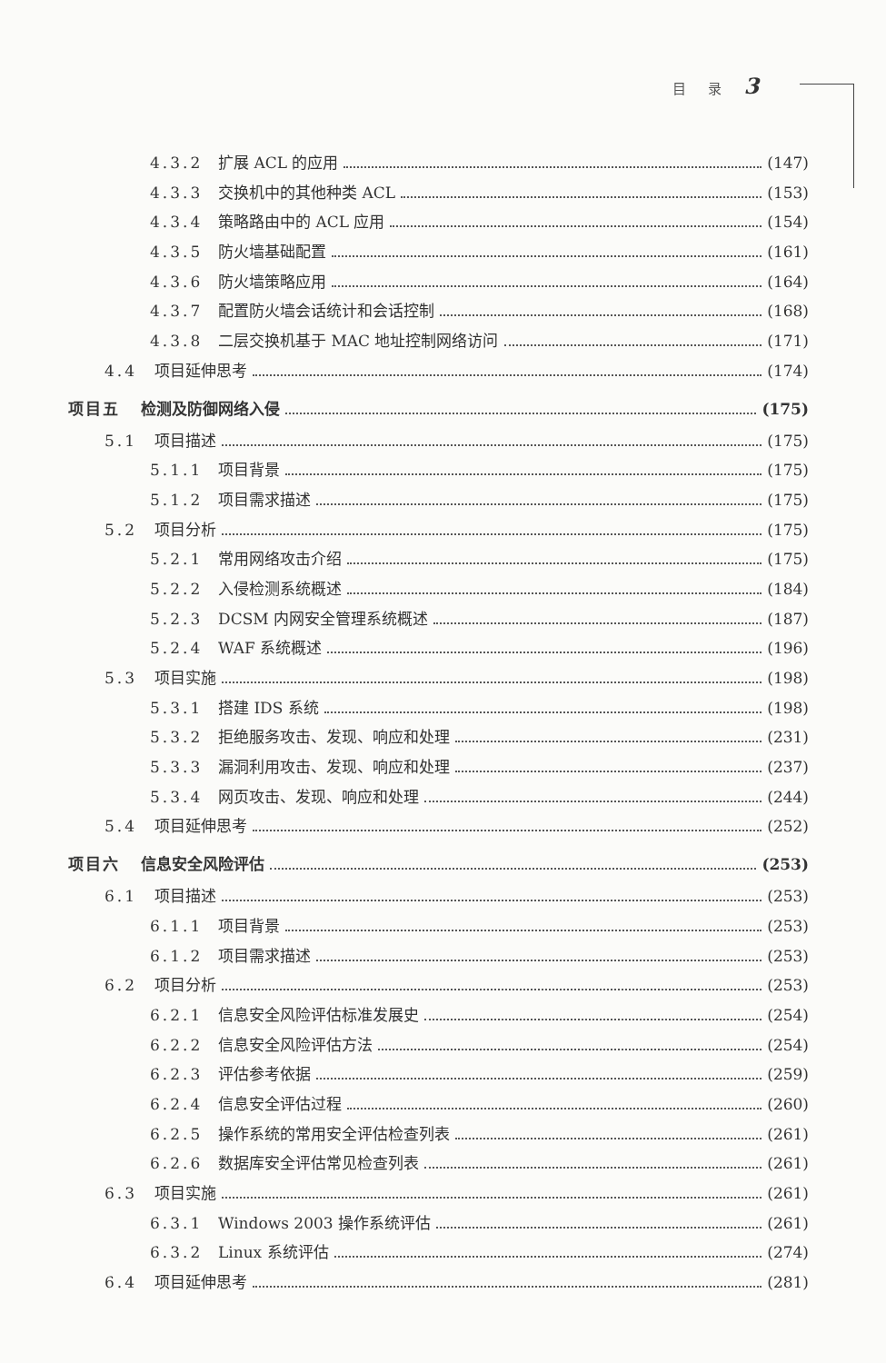目 录 3
4.3.2 扩展 ACL 的应用 (147)
4.3.3 交换机中的其他种类 ACL (153)
4.3.4 策略路由中的 ACL 应用 (154)
4.3.5 防火墙基础配置 (161)
4.3.6 防火墙策略应用 (164)
4.3.7 配置防火墙会话统计和会话控制 (168)
4.3.8 二层交换机基于 MAC 地址控制网络访问 (171)
4.4 项目延伸思考 (174)
项目五 检测及防御网络入侵 (175)
5.1 项目描述 (175)
5.1.1 项目背景 (175)
5.1.2 项目需求描述 (175)
5.2 项目分析 (175)
5.2.1 常用网络攻击介绍 (175)
5.2.2 入侵检测系统概述 (184)
5.2.3 DCSM 内网安全管理系统概述 (187)
5.2.4 WAF 系统概述 (196)
5.3 项目实施 (198)
5.3.1 搭建 IDS 系统 (198)
5.3.2 拒绝服务攻击、发现、响应和处理 (231)
5.3.3 漏洞利用攻击、发现、响应和处理 (237)
5.3.4 网页攻击、发现、响应和处理 (244)
5.4 项目延伸思考 (252)
项目六 信息安全风险评估 (253)
6.1 项目描述 (253)
6.1.1 项目背景 (253)
6.1.2 项目需求描述 (253)
6.2 项目分析 (253)
6.2.1 信息安全风险评估标准发展史 (254)
6.2.2 信息安全风险评估方法 (254)
6.2.3 评估参考依据 (259)
6.2.4 信息安全评估过程 (260)
6.2.5 操作系统的常用安全评估检查列表 (261)
6.2.6 数据库安全评估常见检查列表 (261)
6.3 项目实施 (261)
6.3.1 Windows 2003 操作系统评估 (261)
6.3.2 Linux 系统评估 (274)
6.4 项目延伸思考 (281)